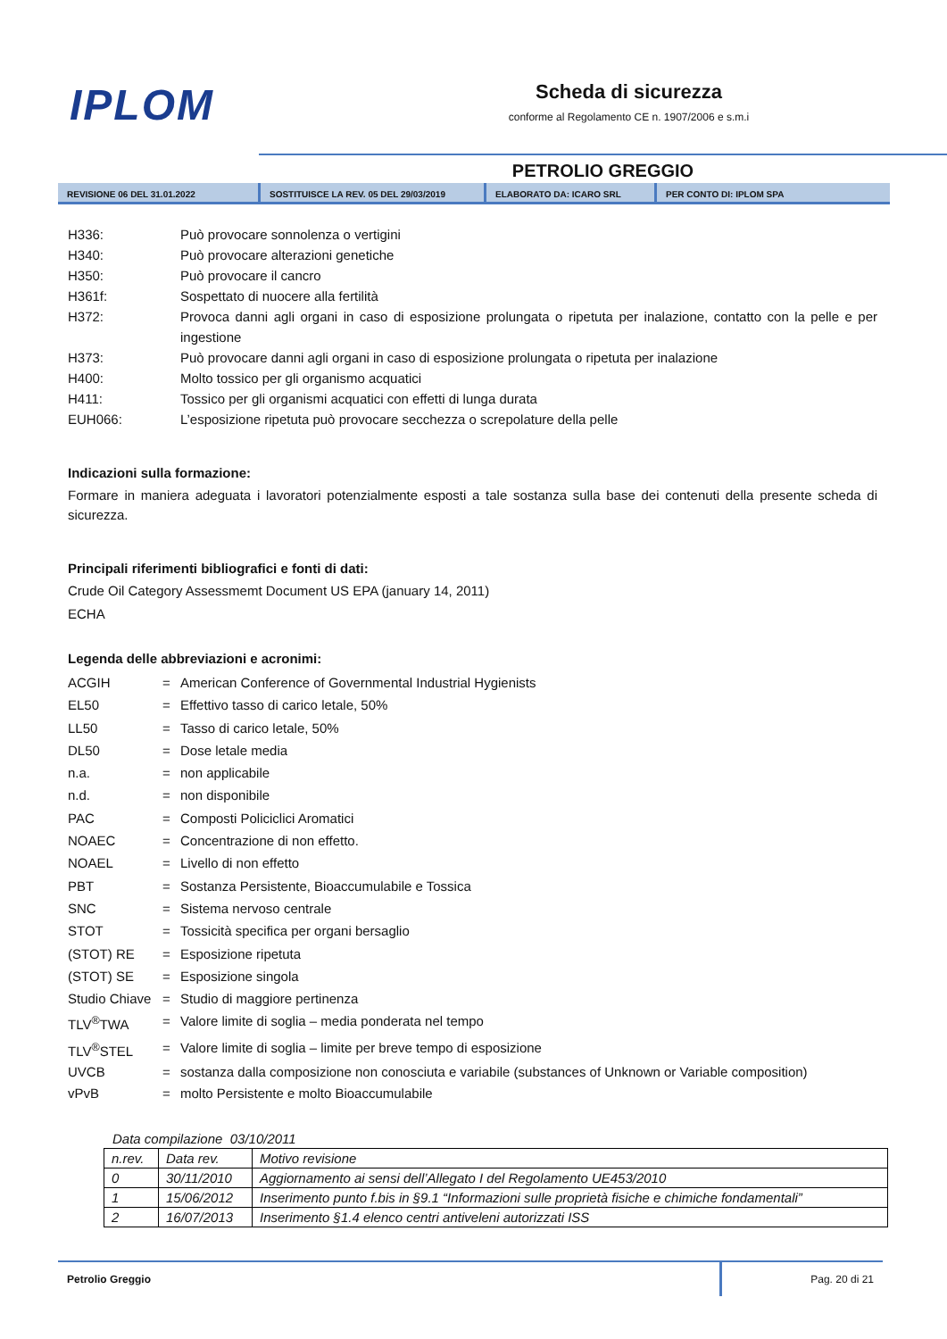IPLOM
Scheda di sicurezza
conforme al Regolamento CE n. 1907/2006 e s.m.i
PETROLIO GREGGIO
REVISIONE 06 DEL 31.01.2022 SOSTITUISCE LA REV. 05 DEL 29/03/2019 ELABORATO DA: ICARO SRL PER CONTO DI: IPLOM SPA
H336: Può provocare sonnolenza o vertigini
H340: Può provocare alterazioni genetiche
H350: Può provocare il cancro
H361f: Sospettato di nuocere alla fertilità
H372: Provoca danni agli organi in caso di esposizione prolungata o ripetuta per inalazione, contatto con la pelle e per ingestione
H373: Può provocare danni agli organi in caso di esposizione prolungata o ripetuta per inalazione
H400: Molto tossico per gli organismo acquatici
H411: Tossico per gli organismi acquatici con effetti di lunga durata
EUH066: L’esposizione ripetuta può provocare secchezza o screpolature della pelle
Indicazioni sulla formazione:
Formare in maniera adeguata i lavoratori potenzialmente esposti a tale sostanza sulla base dei contenuti della presente scheda di sicurezza.
Principali riferimenti bibliografici e fonti di dati:
Crude Oil Category Assessmemt Document US EPA (january 14, 2011)
ECHA
Legenda delle abbreviazioni e acronimi:
ACGIH = American Conference of Governmental Industrial Hygienists
EL50 = Effettivo tasso di carico letale, 50%
LL50 = Tasso di carico letale, 50%
DL50 = Dose letale media
n.a. = non applicabile
n.d. = non disponibile
PAC = Composti Policiclici Aromatici
NOAEC = Concentrazione di non effetto.
NOAEL = Livello di non effetto
PBT = Sostanza Persistente, Bioaccumulabile e Tossica
SNC = Sistema nervoso centrale
STOT = Tossicità specifica per organi bersaglio
(STOT) RE = Esposizione ripetuta
(STOT) SE = Esposizione singola
Studio Chiave
= Studio di maggiore pertinenza
TLV<sup>®</sup>TWA = Valore limite di soglia – media ponderata nel tempo
TLV<sup>®</sup>STEL = Valore limite di soglia – limite per breve tempo di esposizione
UVCB = sostanza dalla composizione non conosciuta e variabile (substances of Unknown or Variable composition)
vPvB = molto Persistente e molto Bioaccumulabile
Data compilazione 03/10/2011
| n.rev. | Data rev. | Motivo revisione |
| --- | --- | --- |
| 0 | 30/11/2010 | Aggiornamento ai sensi dell’Allegato I del Regolamento UE453/2010 |
| 1 | 15/06/2012 | Inserimento punto f.bis in §9.1 “Informazioni sulle proprietà fisiche e chimiche fondamentali” |
| 2 | 16/07/2013 | Inserimento §1.4 elenco centri antiveleni autorizzati ISS |
Petrolio Greggio Pag. 20 di 21